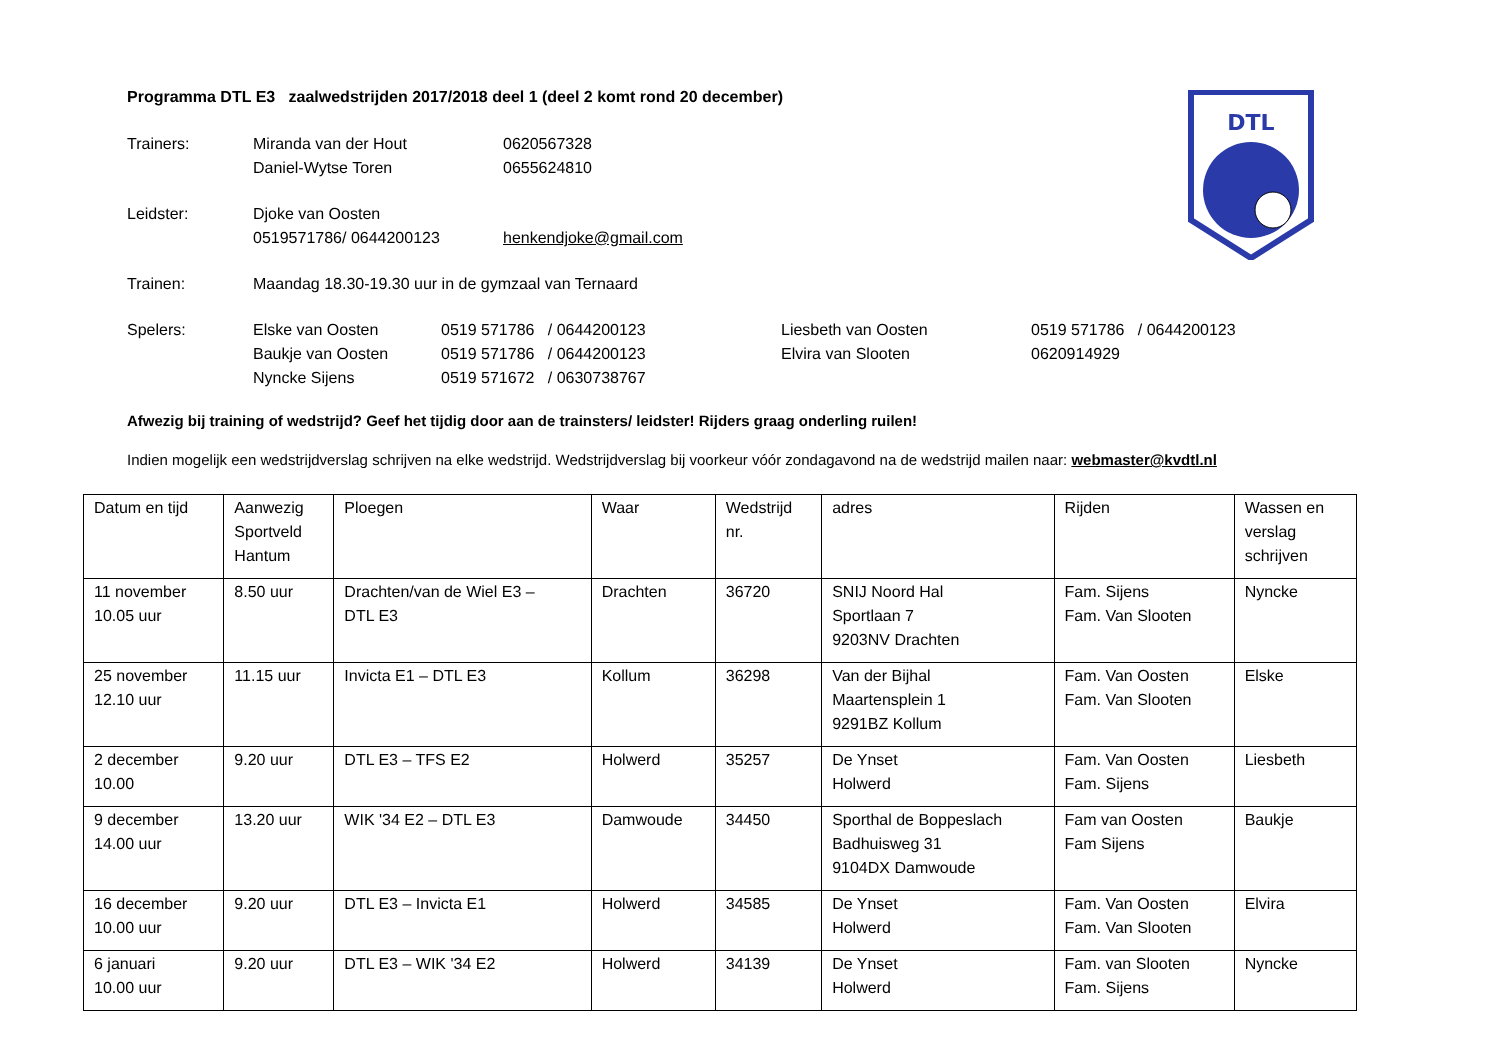DTL
Programma DTL E3 zaalwedstrijden 2017/2018 deel 1 (deel 2 komt rond 20 december)
Trainers: Miranda van der Hout 0620567328
Daniel-Wytse Toren 0655624810
Leidster: Djoke van Oosten
0519571786/ 0644200123 henkendjoke@gmail.com
Trainen: Maandag 18.30-19.30 uur in de gymzaal van Ternaard
Spelers: Elske van Oosten 0519 571786 / 0644200123 Liesbeth van Oosten 0519 571786 / 0644200123
Baukje van Oosten 0519 571786 / 0644200123 Elvira van Slooten 0620914929
Nyncke Sijens 0519 571672 / 0630738767
Afwezig bij training of wedstrijd? Geef het tijdig door aan de trainsters/ leidster! Rijders graag onderling ruilen!
Indien mogelijk een wedstrijdverslag schrijven na elke wedstrijd. Wedstrijdverslag bij voorkeur vóór zondagavond na de wedstrijd mailen naar: webmaster@kvdtl.nl
| Datum en tijd | Aanwezig Sportveld Hantum | Ploegen | Waar | Wedstrijd nr. | adres | Rijden | Wassen en verslag schrijven |
| --- | --- | --- | --- | --- | --- | --- | --- |
| 11 november 10.05 uur | 8.50 uur | Drachten/van de Wiel E3 – DTL E3 | Drachten | 36720 | SNIJ Noord Hal Sportlaan 7 9203NV Drachten | Fam. Sijens Fam. Van Slooten | Nyncke |
| 25 november 12.10 uur | 11.15 uur | Invicta E1 – DTL E3 | Kollum | 36298 | Van der Bijhal Maartensplein 1 9291BZ Kollum | Fam. Van Oosten Fam. Van Slooten | Elske |
| 2 december 10.00 | 9.20 uur | DTL E3 – TFS E2 | Holwerd | 35257 | De Ynset Holwerd | Fam. Van Oosten Fam. Sijens | Liesbeth |
| 9 december 14.00 uur | 13.20 uur | WIK '34 E2 – DTL E3 | Damwoude | 34450 | Sporthal de Boppeslach Badhuisweg 31 9104DX Damwoude | Fam van Oosten Fam Sijens | Baukje |
| 16 december 10.00 uur | 9.20 uur | DTL E3 – Invicta E1 | Holwerd | 34585 | De Ynset Holwerd | Fam. Van Oosten Fam. Van Slooten | Elvira |
| 6 januari 10.00 uur | 9.20 uur | DTL E3 – WIK '34 E2 | Holwerd | 34139 | De Ynset Holwerd | Fam. van Slooten Fam. Sijens | Nyncke |